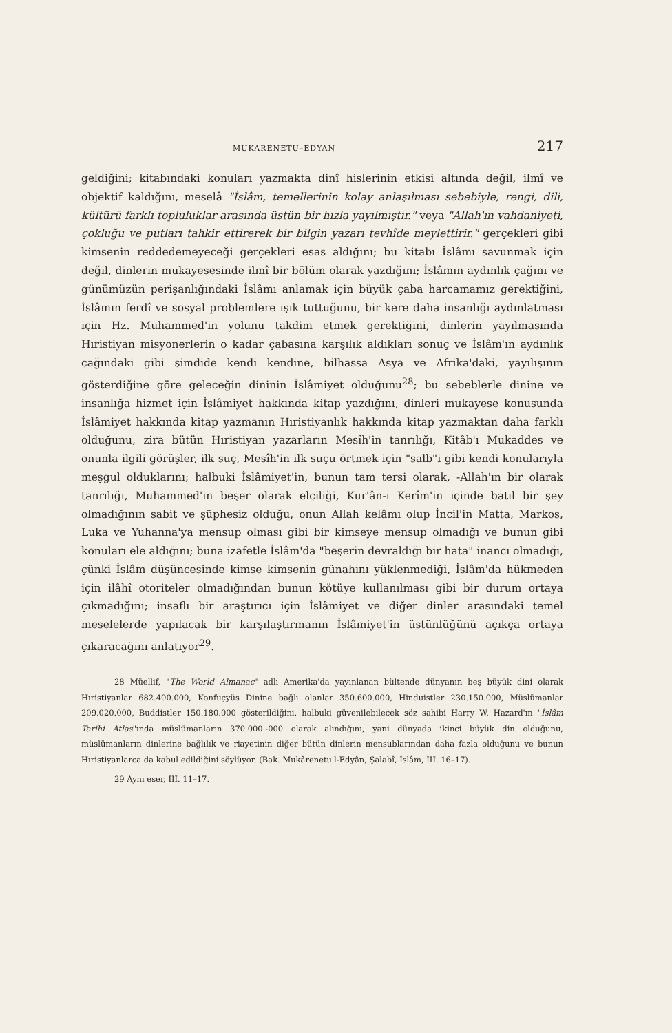MUKARENETU–EDYAN 217
geldiğini; kitabındaki konuları yazmakta dinî hislerinin etkisi altında değil, ilmî ve objektif kaldığını, meselâ "İslâm, temellerinin kolay anlaşılması sebebiyle, rengi, dili, kültürü farklı topluluklar arasında üstün bir hızla yayılmıştır." veya "Allah'ın vahdaniyeti, çokluğu ve putları tahkir ettirerek bir bilgin yazarı tevhîde meylettirir." gerçekleri gibi kimsenin reddedemeyeceği gerçekleri esas aldığını; bu kitabı İslâmı savunmak için değil, dinlerin mukayesesinde ilmî bir bölüm olarak yazdığını; İslâmın aydınlık çağını ve günümüzün perişanlığındaki İslâmı anlamak için büyük çaba harcamamız gerektiğini, İslâmın ferdî ve sosyal problemlere ışık tuttuğunu, bir kere daha insanlığı aydınlatması için Hz. Muhammed'in yolunu takdim etmek gerektiğini, dinlerin yayılmasında Hıristiyan misyonerlerin o kadar çabasına karşılık aldıkları sonuç ve İslâm'ın aydınlık çağındaki gibi şimdide kendi kendine, bilhassa Asya ve Afrika'daki, yayılışının gösterdiğine göre geleceğin dininin İslâmiyet olduğunu<sup>28</sup>; bu sebeblerle dinine ve insanlığa hizmet için İslâmiyet hakkında kitap yazdığını, dinleri mukayese konusunda İslâmiyet hakkında kitap yazmanın Hıristiyanlık hakkında kitap yazmaktan daha farklı olduğunu, zira bütün Hıristiyan yazarların Mesîh'in tanrılığı, Kitâb'ı Mukaddes ve onunla ilgili görüşler, ilk suç, Mesîh'in ilk suçu örtmek için "salb"i gibi kendi konularıyla meşgul olduklarını; halbuki İslâmiyet'in, bunun tam tersi olarak, -Allah'ın bir olarak tanrılığı, Muhammed'in beşer olarak elçiliği, Kur'ân-ı Kerîm'in içinde batıl bir şey olmadığının sabit ve şüphesiz olduğu, onun Allah kelâmı olup İncil'in Matta, Markos, Luka ve Yuhanna'ya mensup olması gibi bir kimseye mensup olmadığı ve bunun gibi konuları ele aldığını; buna izafetle İslâm'da "beşerin devraldığı bir hata" inancı olmadığı, çünki İslâm düşüncesinde kimse kimsenin günahını yüklenmediği, İslâm'da hükmeden için ilâhî otoriteler olmadığından bunun kötüye kullanılması gibi bir durum ortaya çıkmadığını; insaflı bir araştırıcı için İslâmiyet ve diğer dinler arasındaki temel meselelerde yapılacak bir karşılaştırmanın İslâmiyet'in üstünlüğünü açıkça ortaya çıkaracağını anlatıyor<sup>29</sup>.
28 Müellif, "The World Almanac" adlı Amerika'da yayınlanan bültende dünyanın beş büyük dini olarak Hıristiyanlar 682.400.000, Konfuçyüs Dinine bağlı olanlar 350.600.000, Hinduistler 230.150.000, Müslümanlar 209.020.000, Buddistler 150.180.000 gösterildiğini, halbuki güvenilebilecek söz sahibi Harry W. Hazard'ın "İslâm Tarihi Atlas"ında müslümanların 370.000.-000 olarak alındığını, yani dünyada ikinci büyük din olduğunu, müslümanların dinlerine bağlılık ve riayetinin diğer bütün dinlerin mensublarından daha fazla olduğunu ve bunun Hıristiyanlarca da kabul edildiğini söylüyor. (Bak. Mukârenetu'l-Edyân, Şalabî, İslâm, III. 16–17).
29 Aynı eser, III. 11–17.